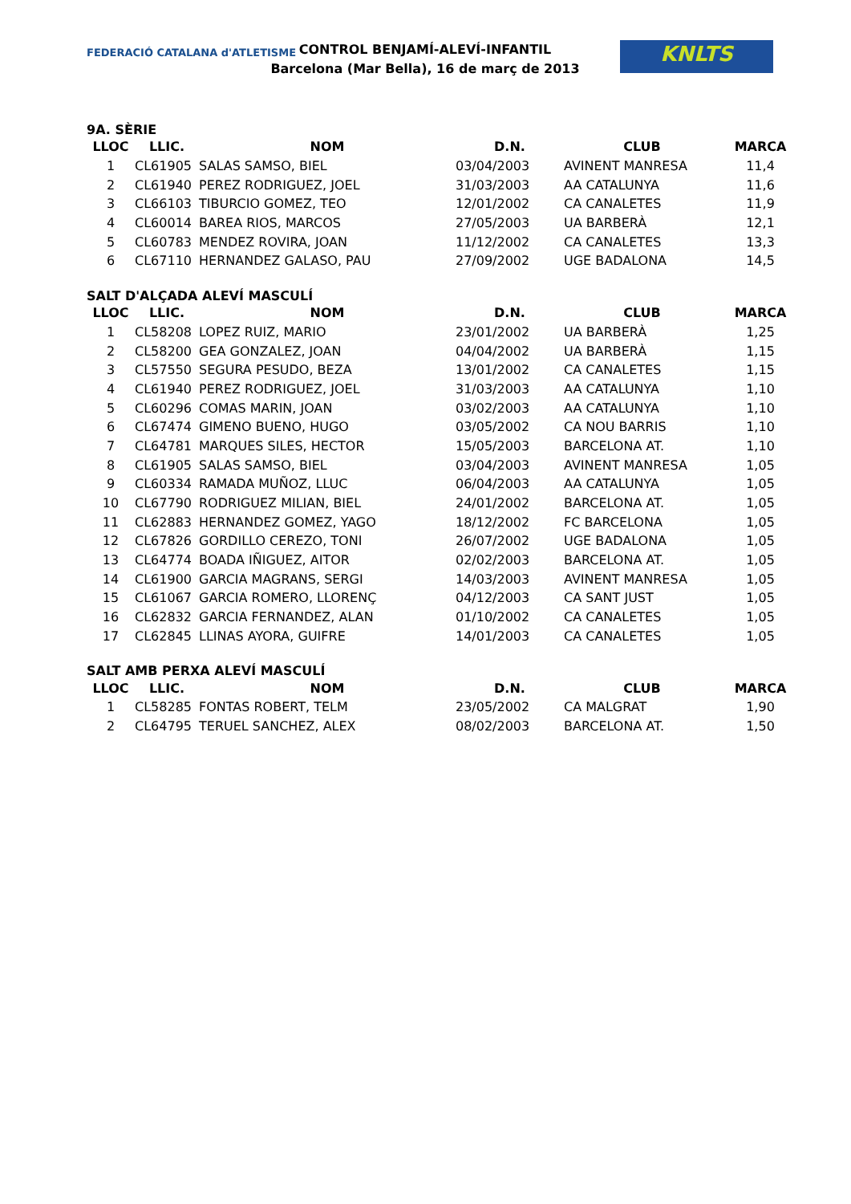FEDERACIÓ CATALANA d'ATLETISME
CONTROL BENJAMÍ-ALEVÍ-INFANTIL
Barcelona (Mar Bella), 16 de març de 2013
KNLTS
9A. SÈRIE
| LLOC | LLIC. | NOM | D.N. | CLUB | MARCA |
| --- | --- | --- | --- | --- | --- |
| 1 | CL61905 | SALAS SAMSO, BIEL | 03/04/2003 | AVINENT MANRESA | 11,4 |
| 2 | CL61940 | PEREZ RODRIGUEZ, JOEL | 31/03/2003 | AA CATALUNYA | 11,6 |
| 3 | CL66103 | TIBURCIO GOMEZ, TEO | 12/01/2002 | CA CANALETES | 11,9 |
| 4 | CL60014 | BAREA RIOS, MARCOS | 27/05/2003 | UA BARBERÀ | 12,1 |
| 5 | CL60783 | MENDEZ ROVIRA, JOAN | 11/12/2002 | CA CANALETES | 13,3 |
| 6 | CL67110 | HERNANDEZ GALASO, PAU | 27/09/2002 | UGE BADALONA | 14,5 |
SALT D'ALÇADA ALEVÍ MASCULÍ
| LLOC | LLIC. | NOM | D.N. | CLUB | MARCA |
| --- | --- | --- | --- | --- | --- |
| 1 | CL58208 | LOPEZ RUIZ, MARIO | 23/01/2002 | UA BARBERÀ | 1,25 |
| 2 | CL58200 | GEA GONZALEZ, JOAN | 04/04/2002 | UA BARBERÀ | 1,15 |
| 3 | CL57550 | SEGURA PESUDO, BEZA | 13/01/2002 | CA CANALETES | 1,15 |
| 4 | CL61940 | PEREZ RODRIGUEZ, JOEL | 31/03/2003 | AA CATALUNYA | 1,10 |
| 5 | CL60296 | COMAS MARIN, JOAN | 03/02/2003 | AA CATALUNYA | 1,10 |
| 6 | CL67474 | GIMENO BUENO, HUGO | 03/05/2002 | CA NOU BARRIS | 1,10 |
| 7 | CL64781 | MARQUES SILES, HECTOR | 15/05/2003 | BARCELONA AT. | 1,10 |
| 8 | CL61905 | SALAS SAMSO, BIEL | 03/04/2003 | AVINENT MANRESA | 1,05 |
| 9 | CL60334 | RAMADA MUÑOZ, LLUC | 06/04/2003 | AA CATALUNYA | 1,05 |
| 10 | CL67790 | RODRIGUEZ MILIAN, BIEL | 24/01/2002 | BARCELONA AT. | 1,05 |
| 11 | CL62883 | HERNANDEZ GOMEZ, YAGO | 18/12/2002 | FC BARCELONA | 1,05 |
| 12 | CL67826 | GORDILLO CEREZO, TONI | 26/07/2002 | UGE BADALONA | 1,05 |
| 13 | CL64774 | BOADA IÑIGUEZ, AITOR | 02/02/2003 | BARCELONA AT. | 1,05 |
| 14 | CL61900 | GARCIA MAGRANS, SERGI | 14/03/2003 | AVINENT MANRESA | 1,05 |
| 15 | CL61067 | GARCIA ROMERO, LLORENÇ | 04/12/2003 | CA SANT JUST | 1,05 |
| 16 | CL62832 | GARCIA FERNANDEZ, ALAN | 01/10/2002 | CA CANALETES | 1,05 |
| 17 | CL62845 | LLINAS AYORA, GUIFRE | 14/01/2003 | CA CANALETES | 1,05 |
SALT AMB PERXA ALEVÍ MASCULÍ
| LLOC | LLIC. | NOM | D.N. | CLUB | MARCA |
| --- | --- | --- | --- | --- | --- |
| 1 | CL58285 | FONTAS ROBERT, TELM | 23/05/2002 | CA MALGRAT | 1,90 |
| 2 | CL64795 | TERUEL SANCHEZ, ALEX | 08/02/2003 | BARCELONA AT. | 1,50 |